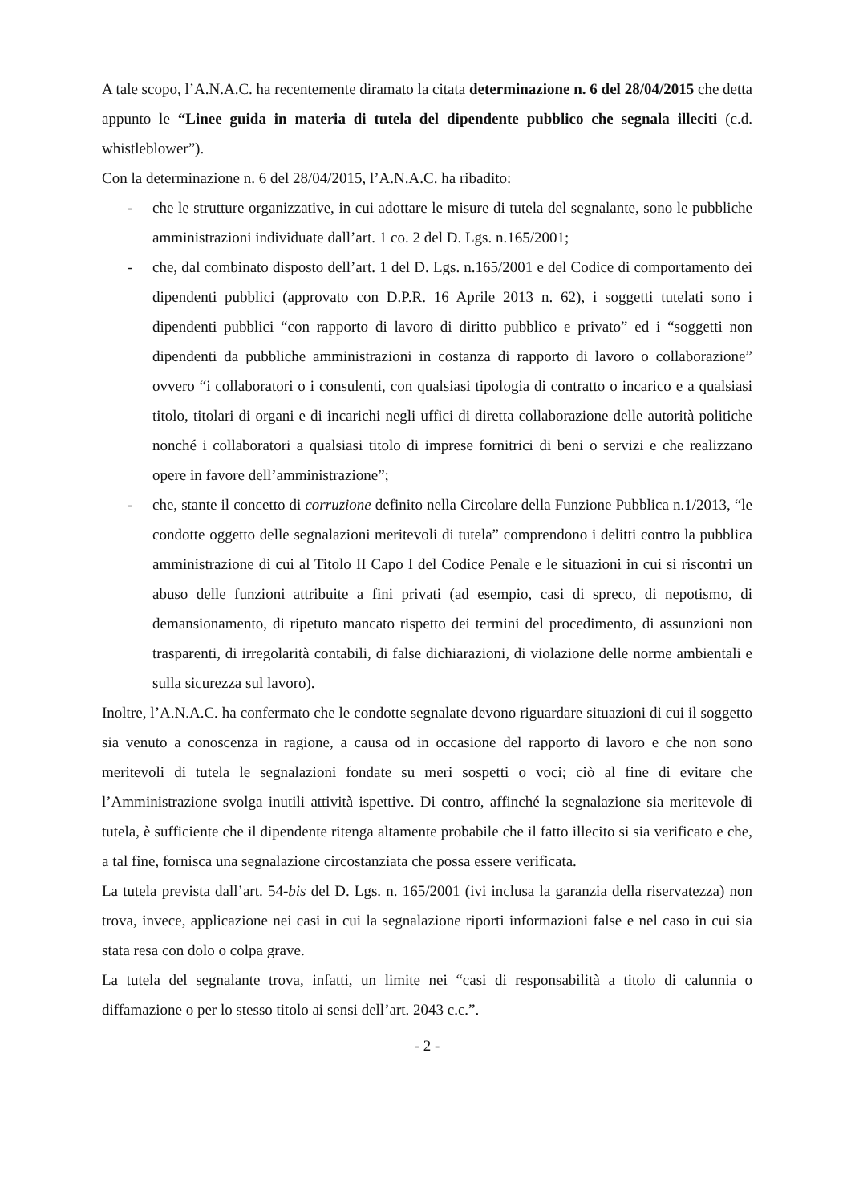A tale scopo, l’A.N.A.C. ha recentemente diramato la citata determinazione n. 6 del 28/04/2015 che detta appunto le “Linee guida in materia di tutela del dipendente pubblico che segnala illeciti (c.d. whistleblower”).
Con la determinazione n. 6 del 28/04/2015, l’A.N.A.C. ha ribadito:
- che le strutture organizzative, in cui adottare le misure di tutela del segnalante, sono le pubbliche amministrazioni individuate dall’art. 1 co. 2 del D. Lgs. n.165/2001;
- che, dal combinato disposto dell’art. 1 del D. Lgs. n.165/2001 e del Codice di comportamento dei dipendenti pubblici (approvato con D.P.R. 16 Aprile 2013 n. 62), i soggetti tutelati sono i dipendenti pubblici “con rapporto di lavoro di diritto pubblico e privato” ed i “soggetti non dipendenti da pubbliche amministrazioni in costanza di rapporto di lavoro o collaborazione” ovvero “i collaboratori o i consulenti, con qualsiasi tipologia di contratto o incarico e a qualsiasi titolo, titolari di organi e di incarichi negli uffici di diretta collaborazione delle autorità politiche nonché i collaboratori a qualsiasi titolo di imprese fornitrici di beni o servizi e che realizzano opere in favore dell’amministrazione”;
- che, stante il concetto di corruzione definito nella Circolare della Funzione Pubblica n.1/2013, “le condotte oggetto delle segnalazioni meritevoli di tutela” comprendono i delitti contro la pubblica amministrazione di cui al Titolo II Capo I del Codice Penale e le situazioni in cui si riscontri un abuso delle funzioni attribuite a fini privati (ad esempio, casi di spreco, di nepotismo, di demansionamento, di ripetuto mancato rispetto dei termini del procedimento, di assunzioni non trasparenti, di irregolarità contabili, di false dichiarazioni, di violazione delle norme ambientali e sulla sicurezza sul lavoro).
Inoltre, l’A.N.A.C. ha confermato che le condotte segnalate devono riguardare situazioni di cui il soggetto sia venuto a conoscenza in ragione, a causa od in occasione del rapporto di lavoro e che non sono meritevoli di tutela le segnalazioni fondate su meri sospetti o voci; ciò al fine di evitare che l’Amministrazione svolga inutili attività ispettive. Di contro, affinché la segnalazione sia meritevole di tutela, è sufficiente che il dipendente ritenga altamente probabile che il fatto illecito si sia verificato e che, a tal fine, fornisca una segnalazione circostanziata che possa essere verificata.
La tutela prevista dall’art. 54-bis del D. Lgs. n. 165/2001 (ivi inclusa la garanzia della riservatezza) non trova, invece, applicazione nei casi in cui la segnalazione riporti informazioni false e nel caso in cui sia stata resa con dolo o colpa grave.
La tutela del segnalante trova, infatti, un limite nei “casi di responsabilità a titolo di calunnia o diffamazione o per lo stesso titolo ai sensi dell’art. 2043 c.c.”.
- 2 -